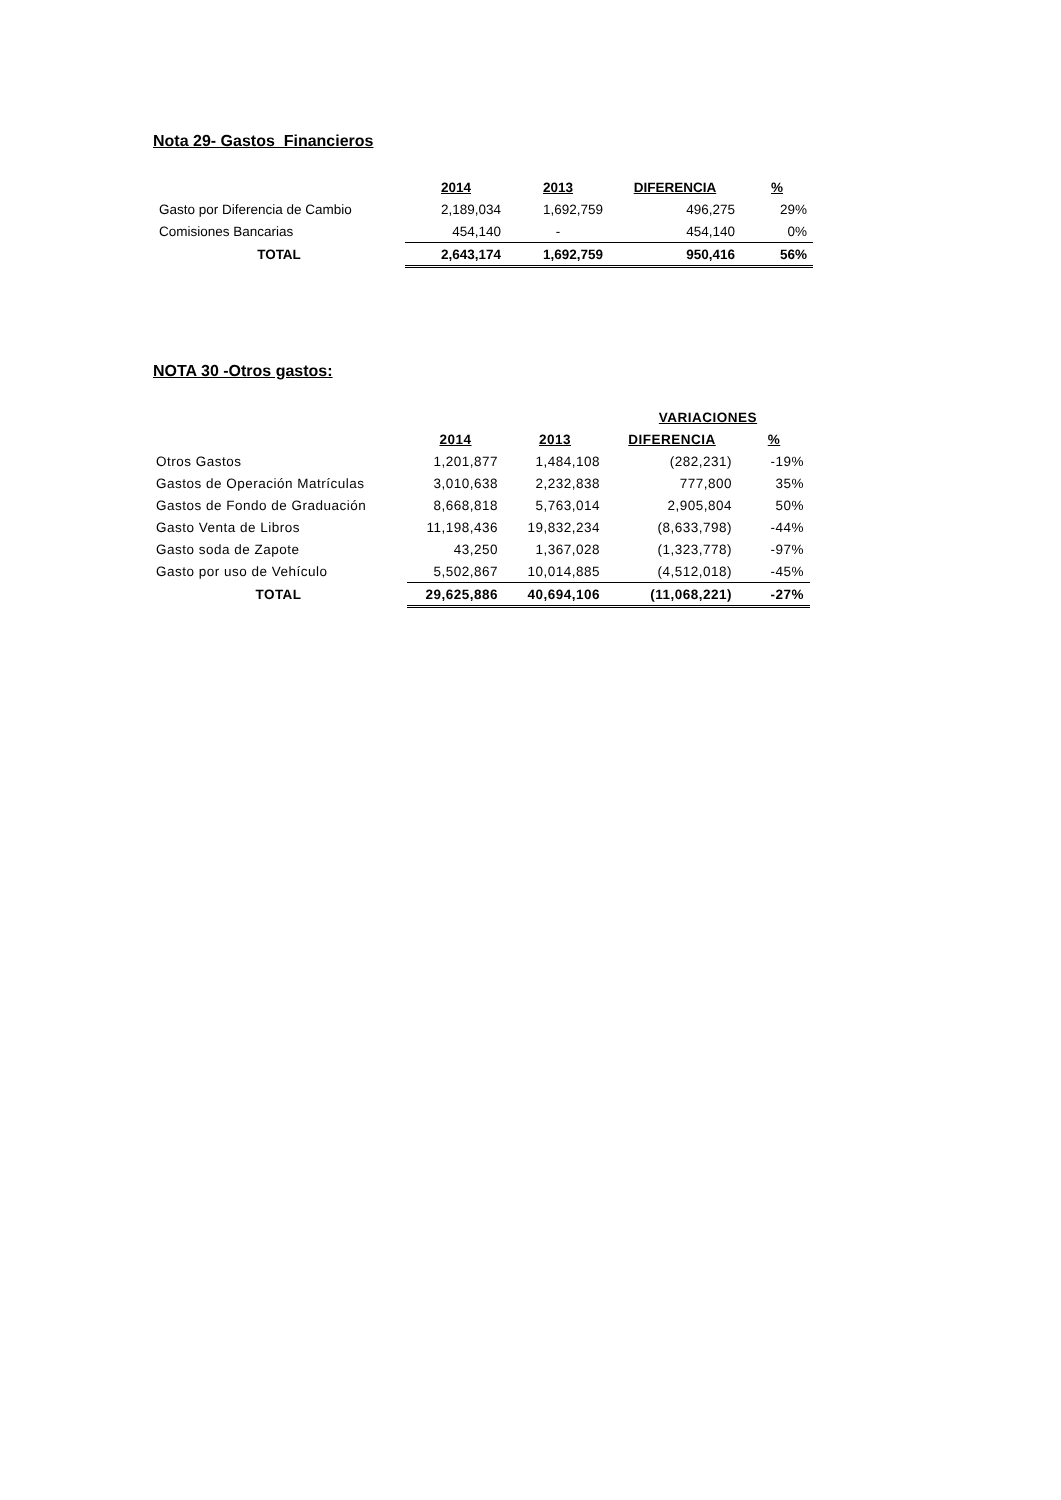Nota 29- Gastos Financieros
| | 2014 | 2013 | DIFERENCIA | % |
| Gasto por Diferencia de Cambio | 2,189,034 | 1,692,759 | 496,275 | 29% |
| Comisiones Bancarias | 454,140 | - | 454,140 | 0% |
| TOTAL | 2,643,174 | 1,692,759 | 950,416 | 56% |
NOTA 30 -Otros gastos:
| | | | VARIACIONES | |
| | 2014 | 2013 | DIFERENCIA | % |
| Otros Gastos | 1,201,877 | 1,484,108 | (282,231) | -19% |
| Gastos de Operación Matrículas | 3,010,638 | 2,232,838 | 777,800 | 35% |
| Gastos de Fondo de Graduación | 8,668,818 | 5,763,014 | 2,905,804 | 50% |
| Gasto Venta de Libros | 11,198,436 | 19,832,234 | (8,633,798) | -44% |
| Gasto soda de Zapote | 43,250 | 1,367,028 | (1,323,778) | -97% |
| Gasto por uso de Vehículo | 5,502,867 | 10,014,885 | (4,512,018) | -45% |
| TOTAL | 29,625,886 | 40,694,106 | (11,068,221) | -27% |